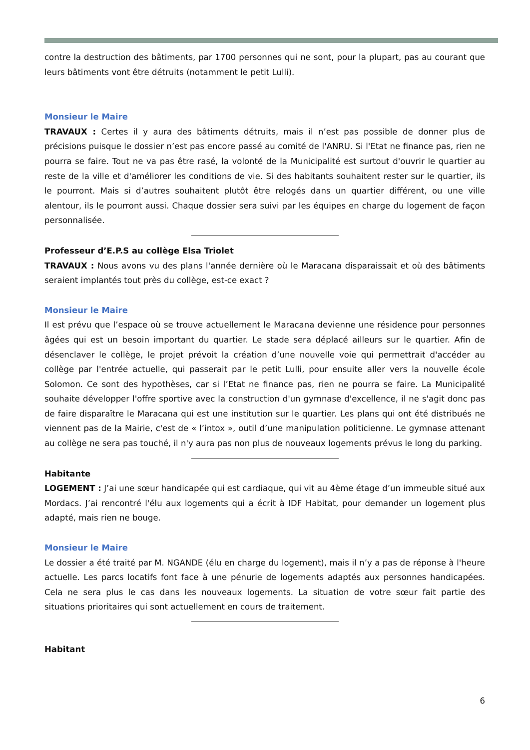contre la destruction des bâtiments, par 1700 personnes qui ne sont, pour la plupart, pas au courant que leurs bâtiments vont être détruits (notamment le petit Lulli).
Monsieur le Maire
TRAVAUX : Certes il y aura des bâtiments détruits, mais il n’est pas possible de donner plus de précisions puisque le dossier n’est pas encore passé au comité de l'ANRU. Si l'Etat ne finance pas, rien ne pourra se faire. Tout ne va pas être rasé, la volonté de la Municipalité est surtout d'ouvrir le quartier au reste de la ville et d'améliorer les conditions de vie. Si des habitants souhaitent rester sur le quartier, ils le pourront. Mais si d’autres souhaitent plutôt être relogés dans un quartier différent, ou une ville alentour, ils le pourront aussi. Chaque dossier sera suivi par les équipes en charge du logement de façon personnalisée.
Professeur d’E.P.S au collège Elsa Triolet
TRAVAUX : Nous avons vu des plans l'année dernière où le Maracana disparaissait et où des bâtiments seraient implantés tout près du collège, est-ce exact ?
Monsieur le Maire
Il est prévu que l’espace où se trouve actuellement le Maracana devienne une résidence pour personnes âgées qui est un besoin important du quartier. Le stade sera déplacé ailleurs sur le quartier. Afin de désenclaver le collège, le projet prévoit la création d’une nouvelle voie qui permettrait d'accéder au collège par l'entrée actuelle, qui passerait par le petit Lulli, pour ensuite aller vers la nouvelle école Solomon. Ce sont des hypothèses, car si l’Etat ne finance pas, rien ne pourra se faire. La Municipalité souhaite développer l'offre sportive avec la construction d'un gymnase d'excellence, il ne s'agit donc pas de faire disparaître le Maracana qui est une institution sur le quartier. Les plans qui ont été distribués ne viennent pas de la Mairie, c'est de « l’intox », outil d’une manipulation politicienne. Le gymnase attenant au collège ne sera pas touché, il n'y aura pas non plus de nouveaux logements prévus le long du parking.
Habitante
LOGEMENT : J’ai une sœur handicapée qui est cardiaque, qui vit au 4ème étage d’un immeuble situé aux Mordacs. J’ai rencontré l'élu aux logements qui a écrit à IDF Habitat, pour demander un logement plus adapté, mais rien ne bouge.
Monsieur le Maire
Le dossier a été traité par M. NGANDE (élu en charge du logement), mais il n’y a pas de réponse à l'heure actuelle. Les parcs locatifs font face à une pénurie de logements adaptés aux personnes handicapées. Cela ne sera plus le cas dans les nouveaux logements. La situation de votre sœur fait partie des situations prioritaires qui sont actuellement en cours de traitement.
Habitant
6